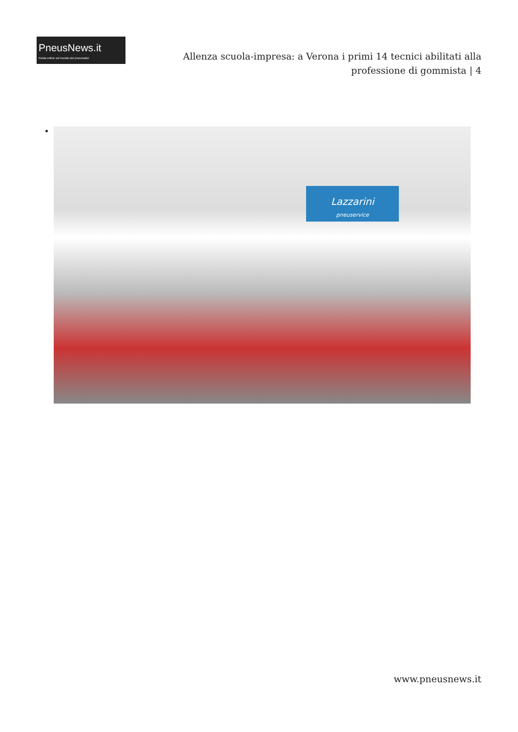PneusNews.it
rivista online sul mondo dei pneumatici
Allenza scuola-impresa: a Verona i primi 14 tecnici abilitati alla professione di gommista | 4
Lazzarini
pneuservice
www.pneusnews.it